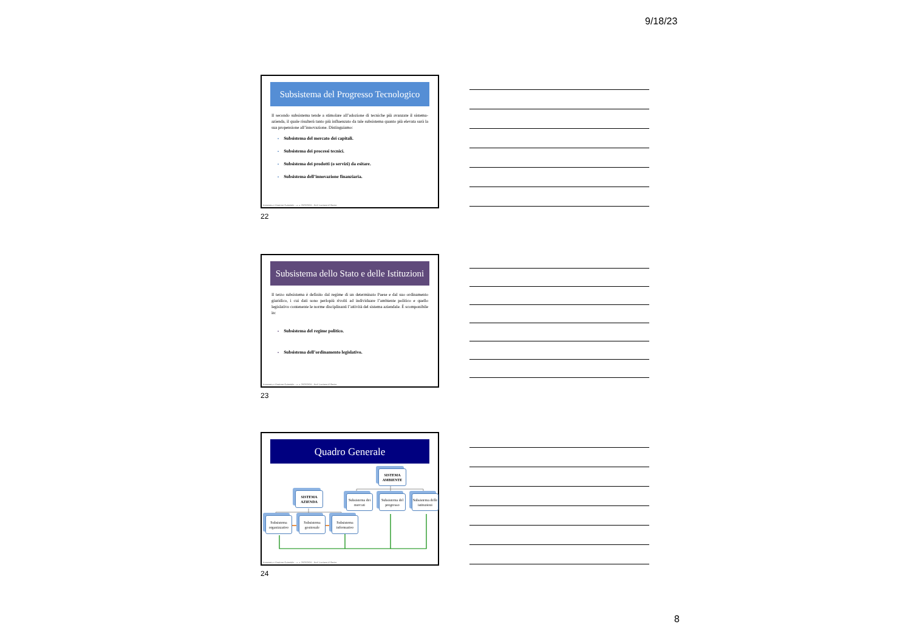9/18/23
Subsistema del Progresso Tecnologico
Il secondo subsistema tende a stimolare all’adozione di tecniche più avanzate il sistema-azienda, il quale risulterà tanto più influenzato da tale subsistema quanto più elevata sarà la sua propensione all’innovazione. Distinguiamo:
▪ Subsistema del mercato dei capitali.
▪ Subsistema dei processi tecnici.
▪ Subsistema dei prodotti (o servizi) da esitare.
▪ Subsistema dell’innovazione finanziaria.
Economia e Gestione Aziendale – a. a. 2023/2024 – Prof. Luciano D’Amico
22
Subsistema dello Stato e delle Istituzioni
Il terzo subsistema è definito dal regime di un determinato Paese e dal suo ordinamento giuridico, i cui dati sono perlopiù rivolti ad individuare l’ambiente politico e quello legislativo contenente le norme disciplinanti l’attività del sistema aziendale. È scomponibile in:
▪ Subsistema del regime politico.
▪ Subsistema dell’ordinamento legislativo.
Economia e Gestione Aziendale – a. a. 2023/2024 – Prof. Luciano D’Amico
23
Quadro Generale
SISTEMA AMBIENTE
SISTEMA AZIENDA
Subsistema dei mercati
Subsistema del progresso
Subsistema delle istituzioni
Subsistema organizzativo
Subsistema gestionale
Subsistema informativo
Economia e Gestione Aziendale – a. a. 2023/2024 – Prof. Luciano D’Amico
24
8